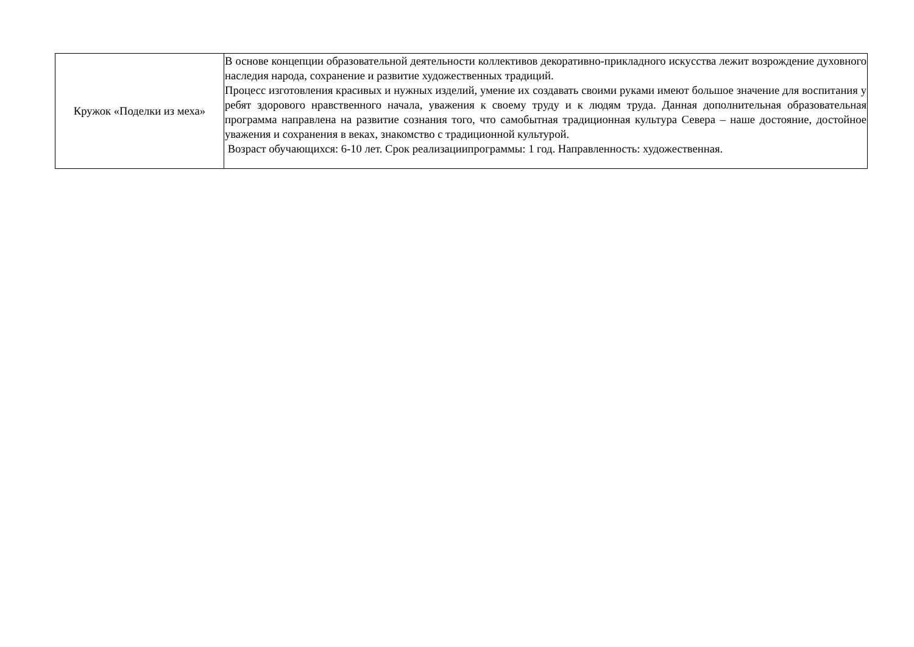| Кружок «Поделки из меха» | В основе концепции образовательной деятельности коллективов декоративно-прикладного искусства лежит возрождение духовного наследия народа, сохранение и развитие художественных традиций. Процесс изготовления красивых и нужных изделий, умение их создавать своими руками имеют большое значение для воспитания у ребят здорового нравственного начала, уважения к своему труду и к людям труда. Данная дополнительная образовательная программа направлена на развитие сознания того, что самобытная традиционная культура Севера – наше достояние, достойное уважения и сохранения в веках, знакомство с традиционной культурой. Возраст обучающихся: 6-10 лет. Срок реализациипрограммы: 1 год. Направленность: художественная. |